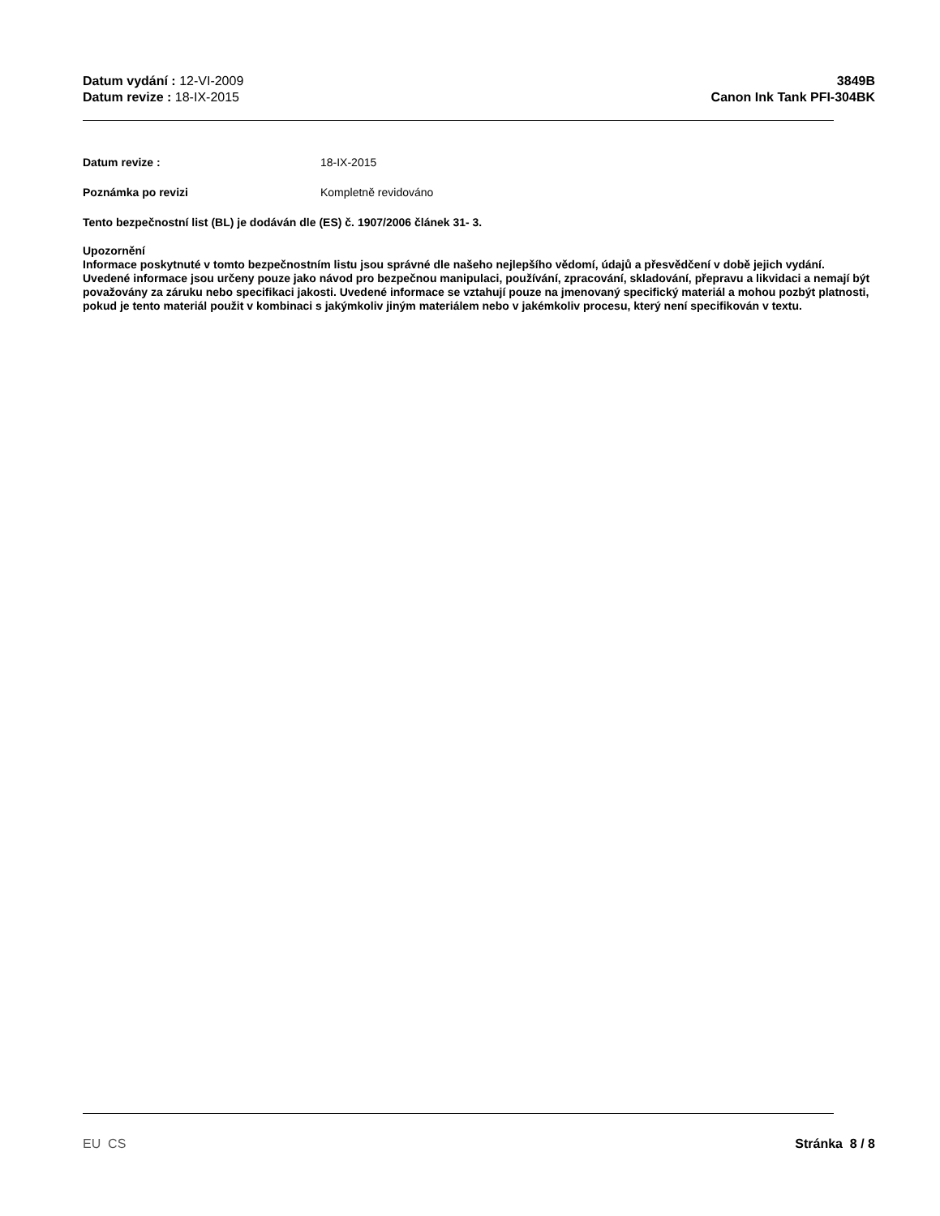Datum vydání : 12-VI-2009
Datum revize : 18-IX-2015
3849B
Canon Ink Tank PFI-304BK
Datum revize : 18-IX-2015
Poznámka po revizi Kompletně revidováno
Tento bezpečnostní list (BL) je dodáván dle (ES) č. 1907/2006 článek 31- 3.
Upozornění
Informace poskytnuté v tomto bezpečnostním listu jsou správné dle našeho nejlepšího vědomí, údajů a přesvědčení v době jejich vydání. Uvedené informace jsou určeny pouze jako návod pro bezpečnou manipulaci, používání, zpracování, skladování, přepravu a likvidaci a nemají být považovány za záruku nebo specifikaci jakosti. Uvedené informace se vztahují pouze na jmenovaný specifický materiál a mohou pozbýt platnosti, pokud je tento materiál použit v kombinaci s jakýmkoliv jiným materiálem nebo v jakémkoliv procesu, který není specifikován v textu.
EU CS Stránka 8 / 8